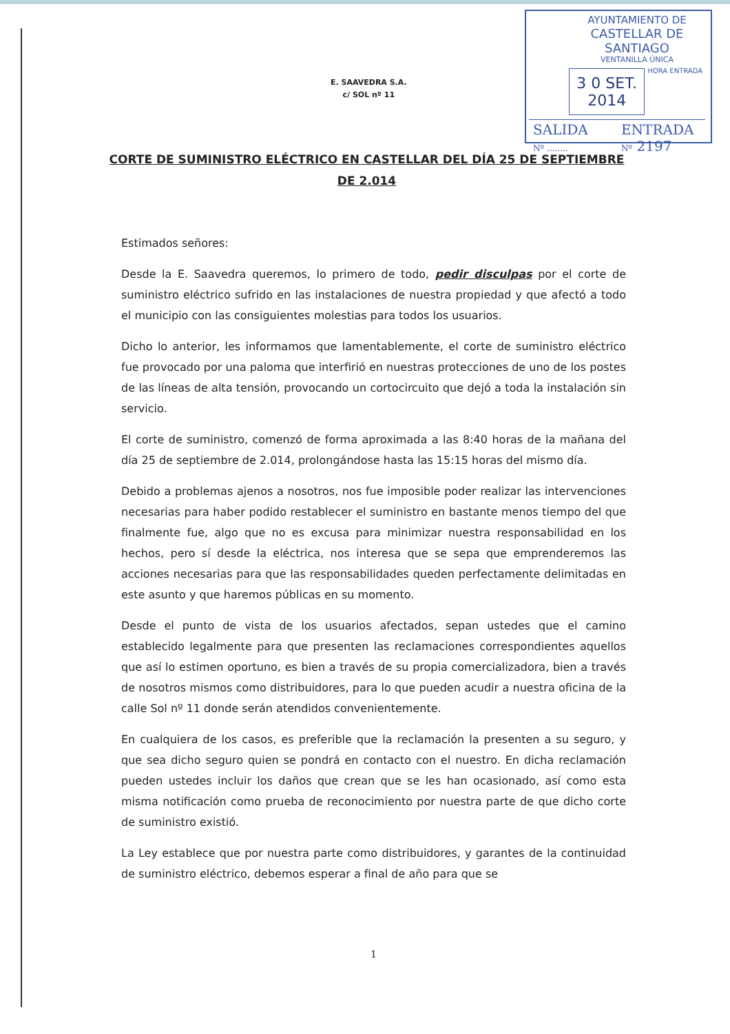AYUNTAMIENTO DE
CASTELLAR DE SANTIAGO
VENTANILLA ÚNICA
3 0 SET. 2014
HORA ENTRADA
SALIDA
Nº ........
ENTRADA
Nº 2197
E. SAAVEDRA S.A.
c/ SOL nº 11
CORTE DE SUMINISTRO ELÉCTRICO EN CASTELLAR DEL DÍA 25 DE SEPTIEMBRE DE 2.014
Estimados señores:
Desde la E. Saavedra queremos, lo primero de todo, pedir disculpas por el corte de suministro eléctrico sufrido en las instalaciones de nuestra propiedad y que afectó a todo el municipio con las consiguientes molestias para todos los usuarios.
Dicho lo anterior, les informamos que lamentablemente, el corte de suministro eléctrico fue provocado por una paloma que interfirió en nuestras protecciones de uno de los postes de las líneas de alta tensión, provocando un cortocircuito que dejó a toda la instalación sin servicio.
El corte de suministro, comenzó de forma aproximada a las 8:40 horas de la mañana del día 25 de septiembre de 2.014, prolongándose hasta las 15:15 horas del mismo día.
Debido a problemas ajenos a nosotros, nos fue imposible poder realizar las intervenciones necesarias para haber podido restablecer el suministro en bastante menos tiempo del que finalmente fue, algo que no es excusa para minimizar nuestra responsabilidad en los hechos, pero sí desde la eléctrica, nos interesa que se sepa que emprenderemos las acciones necesarias para que las responsabilidades queden perfectamente delimitadas en este asunto y que haremos públicas en su momento.
Desde el punto de vista de los usuarios afectados, sepan ustedes que el camino establecido legalmente para que presenten las reclamaciones correspondientes aquellos que así lo estimen oportuno, es bien a través de su propia comercializadora, bien a través de nosotros mismos como distribuidores, para lo que pueden acudir a nuestra oficina de la calle Sol nº 11 donde serán atendidos convenientemente.
En cualquiera de los casos, es preferible que la reclamación la presenten a su seguro, y que sea dicho seguro quien se pondrá en contacto con el nuestro. En dicha reclamación pueden ustedes incluir los daños que crean que se les han ocasionado, así como esta misma notificación como prueba de reconocimiento por nuestra parte de que dicho corte de suministro existió.
La Ley establece que por nuestra parte como distribuidores, y garantes de la continuidad de suministro eléctrico, debemos esperar a final de año para que se
1